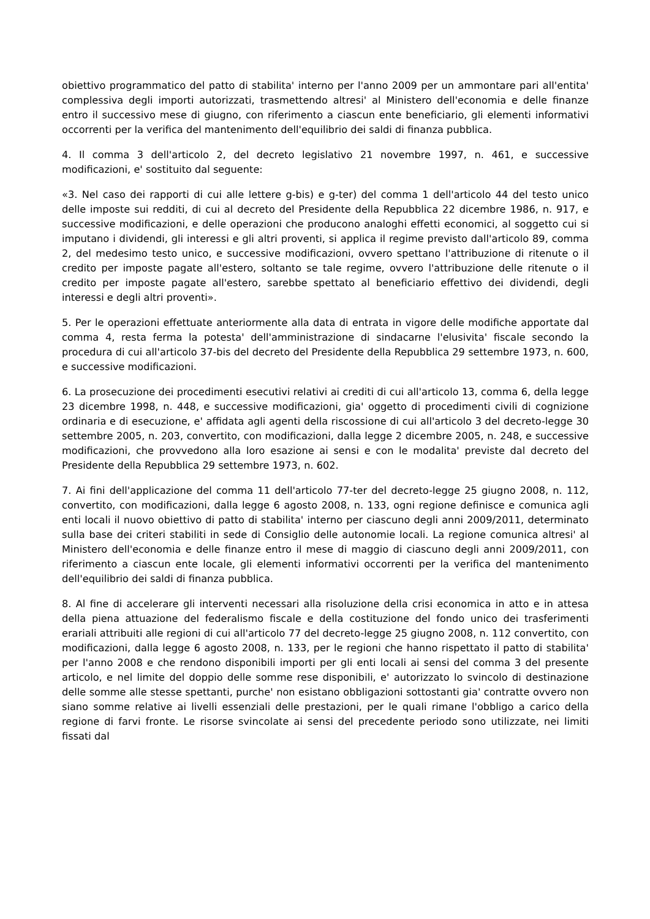obiettivo programmatico del patto di stabilita' interno per l'anno 2009 per un ammontare pari all'entita' complessiva degli importi autorizzati, trasmettendo altresi' al Ministero dell'economia e delle finanze entro il successivo mese di giugno, con riferimento a ciascun ente beneficiario, gli elementi informativi occorrenti per la verifica del mantenimento dell'equilibrio dei saldi di finanza pubblica.
4. Il comma 3 dell'articolo 2, del decreto legislativo 21 novembre 1997, n. 461, e successive modificazioni, e' sostituito dal seguente:
«3. Nel caso dei rapporti di cui alle lettere g-bis) e g-ter) del comma 1 dell'articolo 44 del testo unico delle imposte sui redditi, di cui al decreto del Presidente della Repubblica 22 dicembre 1986, n. 917, e successive modificazioni, e delle operazioni che producono analoghi effetti economici, al soggetto cui si imputano i dividendi, gli interessi e gli altri proventi, si applica il regime previsto dall'articolo 89, comma 2, del medesimo testo unico, e successive modificazioni, ovvero spettano l'attribuzione di ritenute o il credito per imposte pagate all'estero, soltanto se tale regime, ovvero l'attribuzione delle ritenute o il credito per imposte pagate all'estero, sarebbe spettato al beneficiario effettivo dei dividendi, degli interessi e degli altri proventi».
5. Per le operazioni effettuate anteriormente alla data di entrata in vigore delle modifiche apportate dal comma 4, resta ferma la potesta' dell'amministrazione di sindacarne l'elusivita' fiscale secondo la procedura di cui all'articolo 37-bis del decreto del Presidente della Repubblica 29 settembre 1973, n. 600, e successive modificazioni.
6. La prosecuzione dei procedimenti esecutivi relativi ai crediti di cui all'articolo 13, comma 6, della legge 23 dicembre 1998, n. 448, e successive modificazioni, gia' oggetto di procedimenti civili di cognizione ordinaria e di esecuzione, e' affidata agli agenti della riscossione di cui all'articolo 3 del decreto-legge 30 settembre 2005, n. 203, convertito, con modificazioni, dalla legge 2 dicembre 2005, n. 248, e successive modificazioni, che provvedono alla loro esazione ai sensi e con le modalita' previste dal decreto del Presidente della Repubblica 29 settembre 1973, n. 602.
7. Ai fini dell'applicazione del comma 11 dell'articolo 77-ter del decreto-legge 25 giugno 2008, n. 112, convertito, con modificazioni, dalla legge 6 agosto 2008, n. 133, ogni regione definisce e comunica agli enti locali il nuovo obiettivo di patto di stabilita' interno per ciascuno degli anni 2009/2011, determinato sulla base dei criteri stabiliti in sede di Consiglio delle autonomie locali. La regione comunica altresi' al Ministero dell'economia e delle finanze entro il mese di maggio di ciascuno degli anni 2009/2011, con riferimento a ciascun ente locale, gli elementi informativi occorrenti per la verifica del mantenimento dell'equilibrio dei saldi di finanza pubblica.
8. Al fine di accelerare gli interventi necessari alla risoluzione della crisi economica in atto e in attesa della piena attuazione del federalismo fiscale e della costituzione del fondo unico dei trasferimenti erariali attribuiti alle regioni di cui all'articolo 77 del decreto-legge 25 giugno 2008, n. 112 convertito, con modificazioni, dalla legge 6 agosto 2008, n. 133, per le regioni che hanno rispettato il patto di stabilita' per l'anno 2008 e che rendono disponibili importi per gli enti locali ai sensi del comma 3 del presente articolo, e nel limite del doppio delle somme rese disponibili, e' autorizzato lo svincolo di destinazione delle somme alle stesse spettanti, purche' non esistano obbligazioni sottostanti gia' contratte ovvero non siano somme relative ai livelli essenziali delle prestazioni, per le quali rimane l'obbligo a carico della regione di farvi fronte. Le risorse svincolate ai sensi del precedente periodo sono utilizzate, nei limiti fissati dal